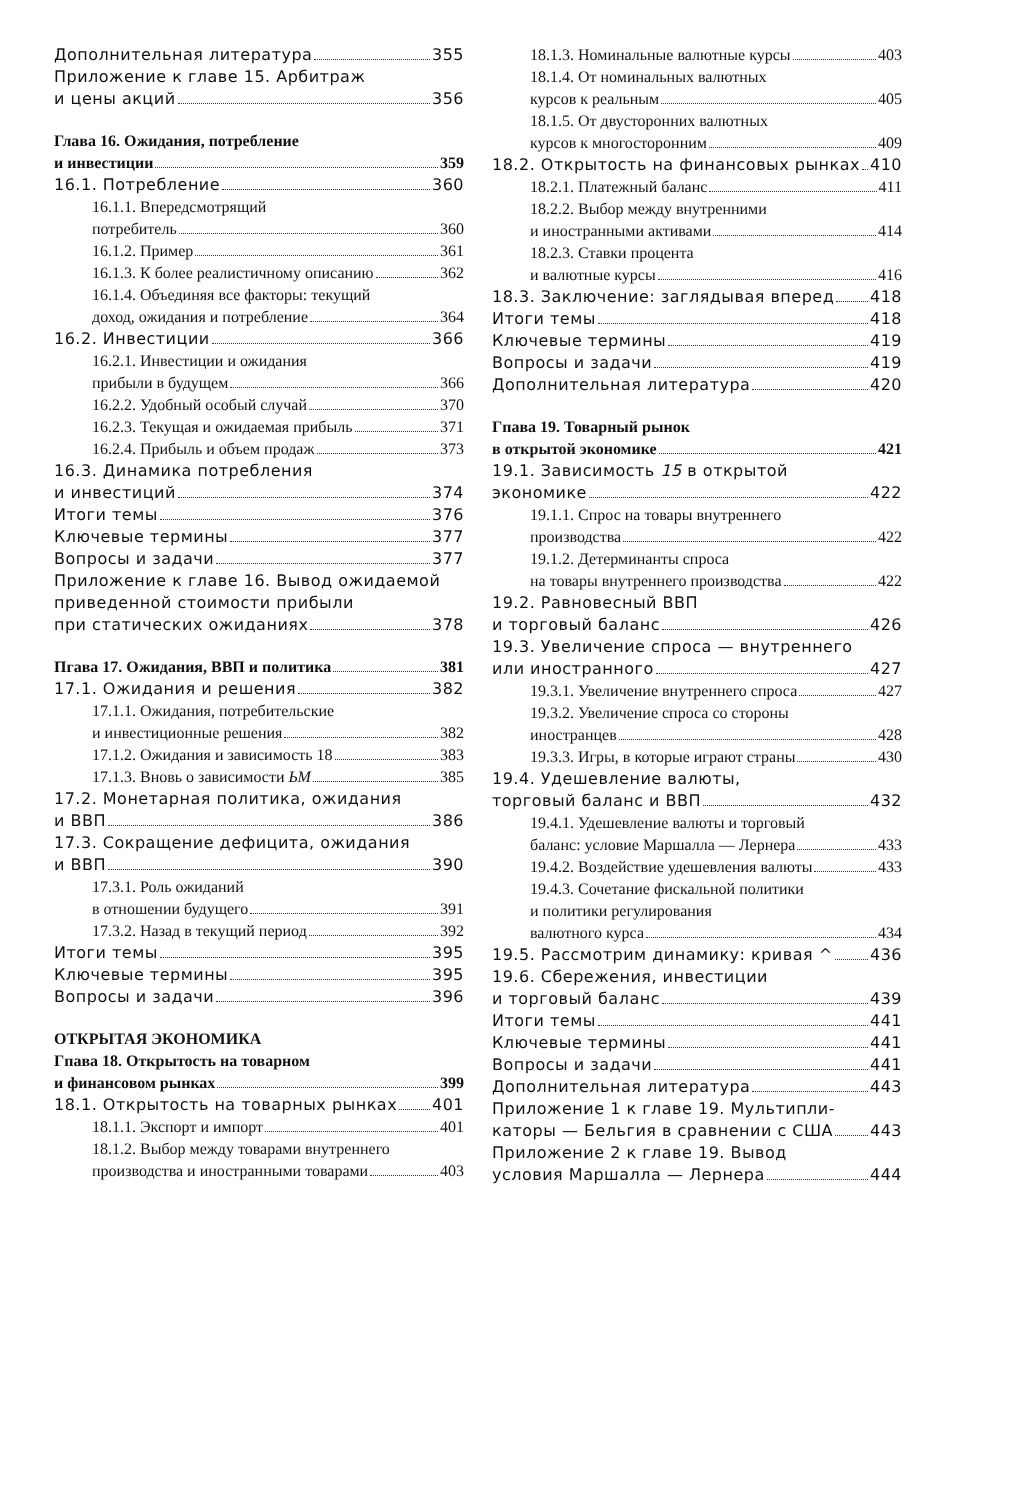Дополнительная литература 355
Приложение к главе 15. Арбитраж
и цены акций 356
Глава 16. Ожидания, потребление
и инвестиции 359
16.1. Потребление 360
16.1.1. Впередсмотрящий
потребитель 360
16.1.2. Пример 361
16.1.3. К более реалистичному описанию 362
16.1.4. Объединяя все факторы: текущий
доход, ожидания и потребление 364
16.2. Инвестиции 366
16.2.1. Инвестиции и ожидания
прибыли в будущем 366
16.2.2. Удобный особый случай 370
16.2.3. Текущая и ожидаемая прибыль 371
16.2.4. Прибыль и объем продаж 373
16.3. Динамика потребления
и инвестиций 374
Итоги темы 376
Ключевые термины 377
Вопросы и задачи 377
Приложение к главе 16. Вывод ожидаемой
приведенной стоимости прибыли
при статических ожиданиях 378
Пгава 17. Ожидания, ВВП и политика 381
17.1. Ожидания и решения 382
17.1.1. Ожидания, потребительские
и инвестиционные решения 382
17.1.2. Ожидания и зависимость 18 383
17.1.3. Вновь о зависимости ЬМ 385
17.2. Монетарная политика, ожидания
и ВВП 386
17.3. Сокращение дефицита, ожидания
и ВВП 390
17.3.1. Роль ожиданий
в отношении будущего 391
17.3.2. Назад в текущий период 392
Итоги темы 395
Ключевые термины 395
Вопросы и задачи 396
ОТКРЫТАЯ ЭКОНОМИКА
Гпава 18. Открытость на товарном
и финансовом рынках 399
18.1. Открытость на товарных рынках 401
18.1.1. Экспорт и импорт 401
18.1.2. Выбор между товарами внутреннего
производства и иностранными товарами 403
18.1.3. Номинальные валютные курсы 403
18.1.4. От номинальных валютных
курсов к реальным 405
18.1.5. От двусторонних валютных
курсов к многосторонним 409
18.2. Открытость на финансовых рынках 410
18.2.1. Платежный баланс 411
18.2.2. Выбор между внутренними
и иностранными активами 414
18.2.3. Ставки процента
и валютные курсы 416
18.3. Заключение: заглядывая вперед 418
Итоги темы 418
Ключевые термины 419
Вопросы и задачи 419
Дополнительная литература 420
Гпава 19. Товарный рынок
в открытой экономике 421
19.1. Зависимость 15 в открытой
экономике 422
19.1.1. Спрос на товары внутреннего
производства 422
19.1.2. Детерминанты спроса
на товары внутреннего производства 422
19.2. Равновесный ВВП
и торговый баланс 426
19.3. Увеличение спроса — внутреннего
или иностранного 427
19.3.1. Увеличение внутреннего спроса 427
19.3.2. Увеличение спроса со стороны
иностранцев 428
19.3.3. Игры, в которые играют страны 430
19.4. Удешевление валюты,
торговый баланс и ВВП 432
19.4.1. Удешевление валюты и торговый
баланс: условие Маршалла — Лернера 433
19.4.2. Воздействие удешевления валюты 433
19.4.3. Сочетание фискальной политики
и политики регулирования
валютного курса 434
19.5. Рассмотрим динамику: кривая ^ 436
19.6. Сбережения, инвестиции
и торговый баланс 439
Итоги темы 441
Ключевые термины 441
Вопросы и задачи 441
Дополнительная литература 443
Приложение 1 к главе 19. Мультипли-
каторы — Бельгия в сравнении с США 443
Приложение 2 к главе 19. Вывод
условия Маршалла — Лернера 444